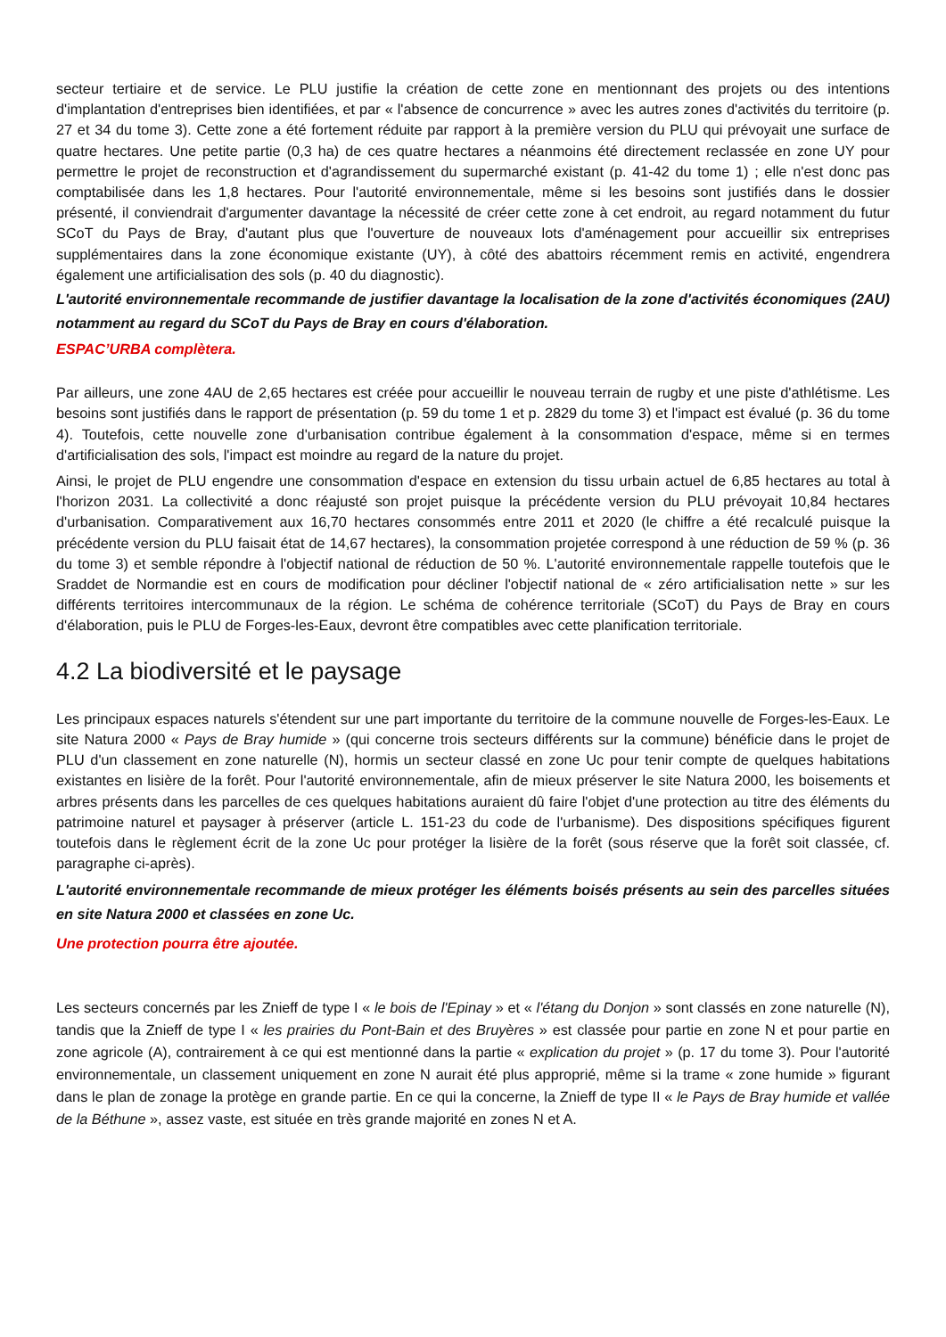secteur tertiaire et de service. Le PLU justifie la création de cette zone en mentionnant des projets ou des intentions d'implantation d'entreprises bien identifiées, et par « l'absence de concurrence » avec les autres zones d'activités du territoire (p. 27 et 34 du tome 3). Cette zone a été fortement réduite par rapport à la première version du PLU qui prévoyait une surface de quatre hectares. Une petite partie (0,3 ha) de ces quatre hectares a néanmoins été directement reclassée en zone UY pour permettre le projet de reconstruction et d'agrandissement du supermarché existant (p. 41-42 du tome 1) ; elle n'est donc pas comptabilisée dans les 1,8 hectares. Pour l'autorité environnementale, même si les besoins sont justifiés dans le dossier présenté, il conviendrait d'argumenter davantage la nécessité de créer cette zone à cet endroit, au regard notamment du futur SCoT du Pays de Bray, d'autant plus que l'ouverture de nouveaux lots d'aménagement pour accueillir six entreprises supplémentaires dans la zone économique existante (UY), à côté des abattoirs récemment remis en activité, engendrera également une artificialisation des sols (p. 40 du diagnostic).
L'autorité environnementale recommande de justifier davantage la localisation de la zone d'activités économiques (2AU) notamment au regard du SCoT du Pays de Bray en cours d'élaboration.
ESPAC’URBA complètera.
Par ailleurs, une zone 4AU de 2,65 hectares est créée pour accueillir le nouveau terrain de rugby et une piste d'athlétisme. Les besoins sont justifiés dans le rapport de présentation (p. 59 du tome 1 et p. 2829 du tome 3) et l'impact est évalué (p. 36 du tome 4). Toutefois, cette nouvelle zone d'urbanisation contribue également à la consommation d'espace, même si en termes d'artificialisation des sols, l'impact est moindre au regard de la nature du projet.
Ainsi, le projet de PLU engendre une consommation d'espace en extension du tissu urbain actuel de 6,85 hectares au total à l'horizon 2031. La collectivité a donc réajusté son projet puisque la précédente version du PLU prévoyait 10,84 hectares d'urbanisation. Comparativement aux 16,70 hectares consommés entre 2011 et 2020 (le chiffre a été recalculé puisque la précédente version du PLU faisait état de 14,67 hectares), la consommation projetée correspond à une réduction de 59 % (p. 36 du tome 3) et semble répondre à l'objectif national de réduction de 50 %. L'autorité environnementale rappelle toutefois que le Sraddet de Normandie est en cours de modification pour décliner l'objectif national de « zéro artificialisation nette » sur les différents territoires intercommunaux de la région. Le schéma de cohérence territoriale (SCoT) du Pays de Bray en cours d'élaboration, puis le PLU de Forges-les-Eaux, devront être compatibles avec cette planification territoriale.
4.2 La biodiversité et le paysage
Les principaux espaces naturels s'étendent sur une part importante du territoire de la commune nouvelle de Forges-les-Eaux. Le site Natura 2000 « Pays de Bray humide » (qui concerne trois secteurs différents sur la commune) bénéficie dans le projet de PLU d'un classement en zone naturelle (N), hormis un secteur classé en zone Uc pour tenir compte de quelques habitations existantes en lisière de la forêt. Pour l'autorité environnementale, afin de mieux préserver le site Natura 2000, les boisements et arbres présents dans les parcelles de ces quelques habitations auraient dû faire l'objet d'une protection au titre des éléments du patrimoine naturel et paysager à préserver (article L. 151-23 du code de l'urbanisme). Des dispositions spécifiques figurent toutefois dans le règlement écrit de la zone Uc pour protéger la lisière de la forêt (sous réserve que la forêt soit classée, cf. paragraphe ci-après).
L'autorité environnementale recommande de mieux protéger les éléments boisés présents au sein des parcelles situées en site Natura 2000 et classées en zone Uc.
Une protection pourra être ajoutée.
Les secteurs concernés par les Znieff de type I « le bois de l'Epinay » et « l'étang du Donjon » sont classés en zone naturelle (N), tandis que la Znieff de type I « les prairies du Pont-Bain et des Bruyères » est classée pour partie en zone N et pour partie en zone agricole (A), contrairement à ce qui est mentionné dans la partie « explication du projet » (p. 17 du tome 3). Pour l'autorité environnementale, un classement uniquement en zone N aurait été plus approprié, même si la trame « zone humide » figurant dans le plan de zonage la protège en grande partie. En ce qui la concerne, la Znieff de type II « le Pays de Bray humide et vallée de la Béthune », assez vaste, est située en très grande majorité en zones N et A.